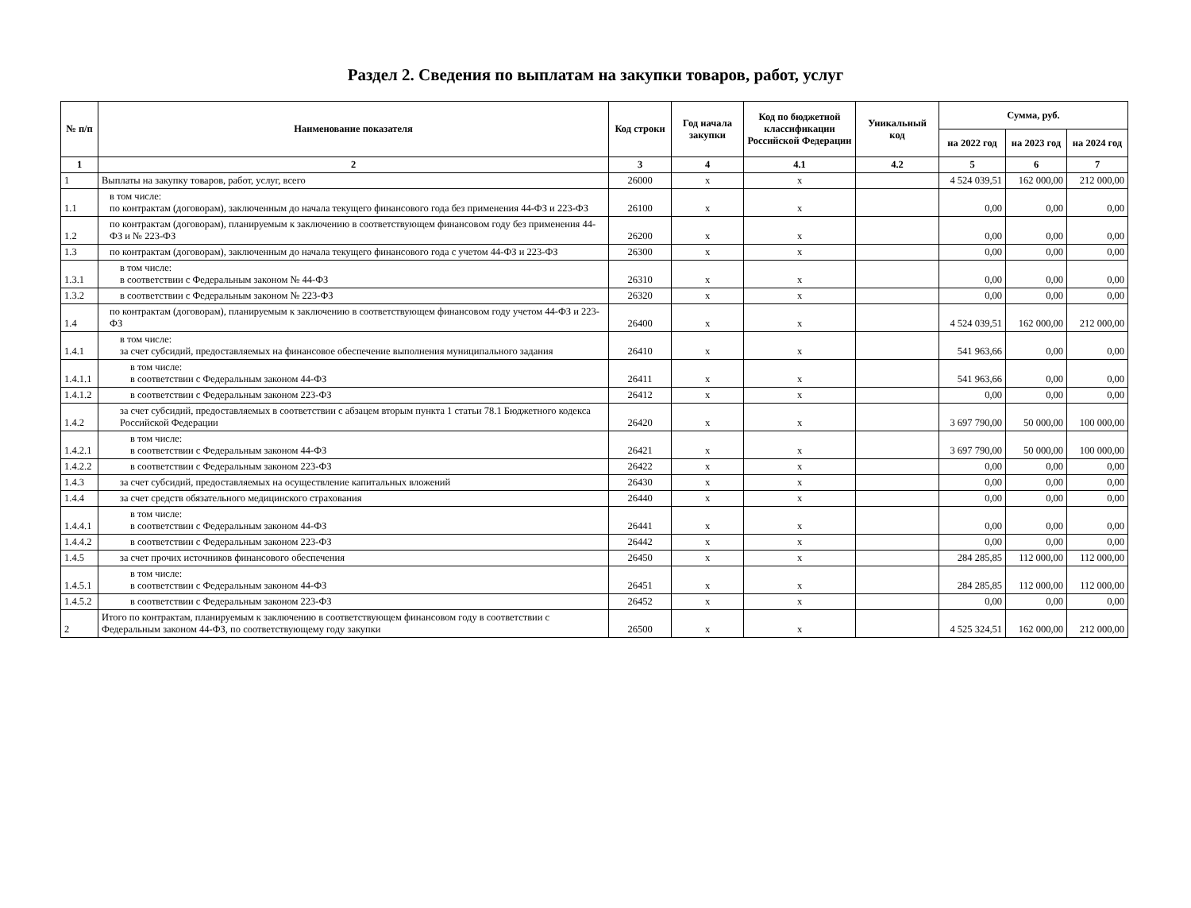Раздел 2. Сведения по выплатам на закупки товаров, работ, услуг
| № п/п | Наименование показателя | Код строки | Год начала закупки | Код по бюджетной классификации Российской Федерации | Уникальный код | Сумма, руб. | | |
| --- | --- | --- | --- | --- | --- | --- | --- | --- |
| | | | | | | на 2022 год | на 2023 год | на 2024 год |
| 1 | 2 | 3 | 4 | 4.1 | 4.2 | 5 | 6 | 7 |
| 1 | Выплаты на закупку товаров, работ, услуг, всего | 26000 | x | x | | 4 524 039,51 | 162 000,00 | 212 000,00 |
| 1.1 | в том числе: по контрактам (договорам), заключенным до начала текущего финансового года без применения 44-ФЗ и 223-ФЗ | 26100 | x | x | | 0,00 | 0,00 | 0,00 |
| 1.2 | по контрактам (договорам), планируемым к заключению в соответствующем финансовом году без применения 44-ФЗ и № 223-ФЗ | 26200 | x | x | | 0,00 | 0,00 | 0,00 |
| 1.3 | по контрактам (договорам), заключенным до начала текущего финансового года с учетом 44-ФЗ и 223-ФЗ | 26300 | x | x | | 0,00 | 0,00 | 0,00 |
| 1.3.1 | в том числе: в соответствии с Федеральным законом № 44-ФЗ | 26310 | x | x | | 0,00 | 0,00 | 0,00 |
| 1.3.2 | в соответствии с Федеральным законом № 223-ФЗ | 26320 | x | x | | 0,00 | 0,00 | 0,00 |
| 1.4 | по контрактам (договорам), планируемым к заключению в соответствующем финансовом году учетом 44-ФЗ и 223-ФЗ | 26400 | x | x | | 4 524 039,51 | 162 000,00 | 212 000,00 |
| 1.4.1 | в том числе: за счет субсидий, предоставляемых на финансовое обеспечение выполнения муниципального задания | 26410 | x | x | | 541 963,66 | 0,00 | 0,00 |
| 1.4.1.1 | в том числе: в соответствии с Федеральным законом 44-ФЗ | 26411 | x | x | | 541 963,66 | 0,00 | 0,00 |
| 1.4.1.2 | в соответствии с Федеральным законом 223-ФЗ | 26412 | x | x | | 0,00 | 0,00 | 0,00 |
| 1.4.2 | за счет субсидий, предоставляемых в соответствии с абзацем вторым пункта 1 статьи 78.1 Бюджетного кодекса Российской Федерации | 26420 | x | x | | 3 697 790,00 | 50 000,00 | 100 000,00 |
| 1.4.2.1 | в том числе: в соответствии с Федеральным законом 44-ФЗ | 26421 | x | x | | 3 697 790,00 | 50 000,00 | 100 000,00 |
| 1.4.2.2 | в соответствии с Федеральным законом 223-ФЗ | 26422 | x | x | | 0,00 | 0,00 | 0,00 |
| 1.4.3 | за счет субсидий, предоставляемых на осуществление капитальных вложений | 26430 | x | x | | 0,00 | 0,00 | 0,00 |
| 1.4.4 | за счет средств обязательного медицинского страхования | 26440 | x | x | | 0,00 | 0,00 | 0,00 |
| 1.4.4.1 | в том числе: в соответствии с Федеральным законом 44-ФЗ | 26441 | x | x | | 0,00 | 0,00 | 0,00 |
| 1.4.4.2 | в соответствии с Федеральным законом 223-ФЗ | 26442 | x | x | | 0,00 | 0,00 | 0,00 |
| 1.4.5 | за счет прочих источников финансового обеспечения | 26450 | x | x | | 284 285,85 | 112 000,00 | 112 000,00 |
| 1.4.5.1 | в том числе: в соответствии с Федеральным законом 44-ФЗ | 26451 | x | x | | 284 285,85 | 112 000,00 | 112 000,00 |
| 1.4.5.2 | в соответствии с Федеральным законом 223-ФЗ | 26452 | x | x | | 0,00 | 0,00 | 0,00 |
| 2 | Итого по контрактам, планируемым к заключению в соответствующем финансовом году в соответствии с Федеральным законом 44-ФЗ, по соответствующему году закупки | 26500 | x | x | | 4 525 324,51 | 162 000,00 | 212 000,00 |